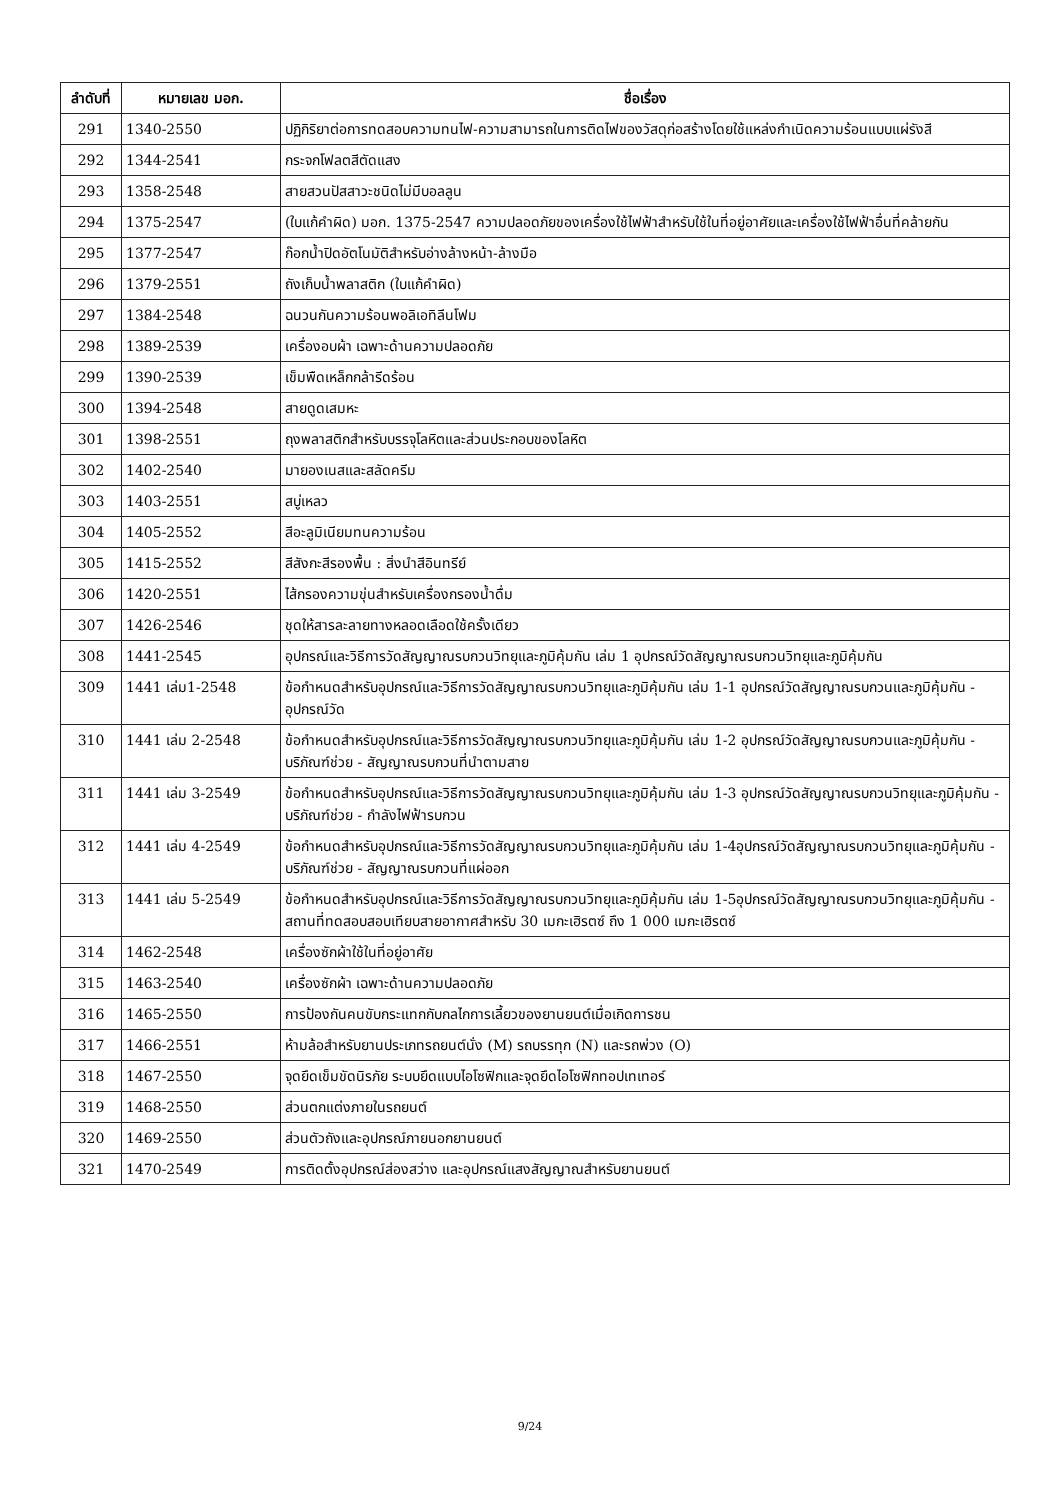| ลำดับที่ | หมายเลข มอก. | ชื่อเรื่อง |
| --- | --- | --- |
| 291 | 1340-2550 | ปฏิกิริยาต่อการทดสอบความทนไฟ-ความสามารถในการติดไฟของวัสดุก่อสร้างโดยใช้แหล่งกำเนิดความร้อนแบบแผ่รังสี |
| 292 | 1344-2541 | กระจกโฟลตสีตัดแสง |
| 293 | 1358-2548 | สายสวนปัสสาวะชนิดไม่มีบอลลูน |
| 294 | 1375-2547 | (ใบแก้คำผิด) มอก. 1375-2547 ความปลอดภัยของเครื่องใช้ไฟฟ้าสำหรับใช้ในที่อยู่อาศัยและเครื่องใช้ไฟฟ้าอื่นที่คล้ายกัน |
| 295 | 1377-2547 | ก๊อกน้ำปิดอัตโนมัติสำหรับอ่างล้างหน้า-ล้างมือ |
| 296 | 1379-2551 | ถังเก็บน้ำพลาสติก (ใบแก้คำผิด) |
| 297 | 1384-2548 | ฉนวนกันความร้อนพอลิเอทิลีนโฟม |
| 298 | 1389-2539 | เครื่องอบผ้า เฉพาะด้านความปลอดภัย |
| 299 | 1390-2539 | เข็มพืดเหล็กกล้ารีดร้อน |
| 300 | 1394-2548 | สายดูดเสมหะ |
| 301 | 1398-2551 | ถุงพลาสติกสำหรับบรรจุโลหิตและส่วนประกอบของโลหิต |
| 302 | 1402-2540 | มายองเนสและสลัดครีม |
| 303 | 1403-2551 | สบู่เหลว |
| 304 | 1405-2552 | สีอะลูมิเนียมทนความร้อน |
| 305 | 1415-2552 | สีสังกะสีรองพื้น : สิ่งนำสีอินทรีย์ |
| 306 | 1420-2551 | ไส้กรองความขุ่นสำหรับเครื่องกรองน้ำดื่ม |
| 307 | 1426-2546 | ชุดให้สารละลายทางหลอดเลือดใช้ครั้งเดียว |
| 308 | 1441-2545 | อุปกรณ์และวิธีการวัดสัญญาณรบกวนวิทยุและภูมิคุ้มกัน เล่ม 1 อุปกรณ์วัดสัญญาณรบกวนวิทยุและภูมิคุ้มกัน |
| 309 | 1441 เล่ม1-2548 | ข้อกำหนดสำหรับอุปกรณ์และวิธีการวัดสัญญาณรบกวนวิทยุและภูมิคุ้มกัน เล่ม 1-1 อุปกรณ์วัดสัญญาณรบกวนและภูมิคุ้มกัน - อุปกรณ์วัด |
| 310 | 1441 เล่ม 2-2548 | ข้อกำหนดสำหรับอุปกรณ์และวิธีการวัดสัญญาณรบกวนวิทยุและภูมิคุ้มกัน เล่ม 1-2 อุปกรณ์วัดสัญญาณรบกวนและภูมิคุ้มกัน - บริภัณฑ์ช่วย - สัญญาณรบกวนที่นำตามสาย |
| 311 | 1441 เล่ม 3-2549 | ข้อกำหนดสำหรับอุปกรณ์และวิธีการวัดสัญญาณรบกวนวิทยุและภูมิคุ้มกัน เล่ม 1-3 อุปกรณ์วัดสัญญาณรบกวนวิทยุและภูมิคุ้มกัน - บริภัณฑ์ช่วย - กำลังไฟฟ้ารบกวน |
| 312 | 1441 เล่ม 4-2549 | ข้อกำหนดสำหรับอุปกรณ์และวิธีการวัดสัญญาณรบกวนวิทยุและภูมิคุ้มกัน เล่ม 1-4อุปกรณ์วัดสัญญาณรบกวนวิทยุและภูมิคุ้มกัน - บริภัณฑ์ช่วย - สัญญาณรบกวนที่แผ่ออก |
| 313 | 1441 เล่ม 5-2549 | ข้อกำหนดสำหรับอุปกรณ์และวิธีการวัดสัญญาณรบกวนวิทยุและภูมิคุ้มกัน เล่ม 1-5อุปกรณ์วัดสัญญาณรบกวนวิทยุและภูมิคุ้มกัน - สถานที่ทดสอบสอบเทียบสายอากาศสำหรับ 30 เมกะเฮิรตซ์ ถึง 1 000 เมกะเฮิรตซ์ |
| 314 | 1462-2548 | เครื่องซักผ้าใช้ในที่อยู่อาศัย |
| 315 | 1463-2540 | เครื่องซักผ้า เฉพาะด้านความปลอดภัย |
| 316 | 1465-2550 | การป้องกันคนขับกระแทกกับกลไกการเลี้ยวของยานยนต์เมื่อเกิดการชน |
| 317 | 1466-2551 | ห้ามล้อสำหรับยานประเภทรถยนต์นั่ง (M) รถบรรทุก (N) และรถพ่วง (O) |
| 318 | 1467-2550 | จุดยึดเข็มขัดนิรภัย ระบบยึดแบบไอโซฟิกและจุดยึดไอโซฟิกทอปเทเทอร์ |
| 319 | 1468-2550 | ส่วนตกแต่งภายในรถยนต์ |
| 320 | 1469-2550 | ส่วนตัวถังและอุปกรณ์ภายนอกยานยนต์ |
| 321 | 1470-2549 | การติดตั้งอุปกรณ์ส่องสว่าง และอุปกรณ์แสงสัญญาณสำหรับยานยนต์ |
9/24